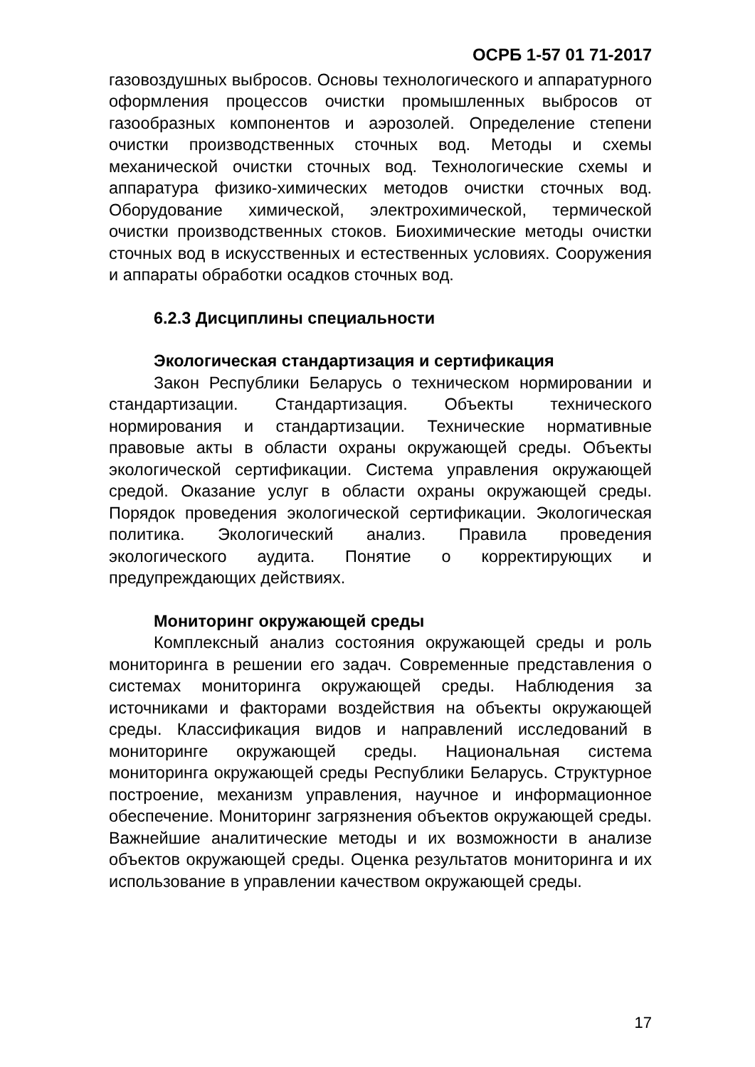ОСРБ 1-57 01 71-2017
газовоздушных выбросов. Основы технологического и аппаратурного оформления процессов очистки промышленных выбросов от газообразных компонентов и аэрозолей. Определение степени очистки производственных сточных вод. Методы и схемы механической очистки сточных вод. Технологические схемы и аппаратура физико-химических методов очистки сточных вод. Оборудование химической, электрохимической, термической очистки производственных стоков. Биохимические методы очистки сточных вод в искусственных и естественных условиях. Сооружения и аппараты обработки осадков сточных вод.
6.2.3 Дисциплины специальности
Экологическая стандартизация и сертификация
Закон Республики Беларусь о техническом нормировании и стандартизации. Стандартизация. Объекты технического нормирования и стандартизации. Технические нормативные правовые акты в области охраны окружающей среды. Объекты экологической сертификации. Система управления окружающей средой. Оказание услуг в области охраны окружающей среды. Порядок проведения экологической сертификации. Экологическая политика. Экологический анализ. Правила проведения экологического аудита. Понятие о корректирующих и предупреждающих действиях.
Мониторинг окружающей среды
Комплексный анализ состояния окружающей среды и роль мониторинга в решении его задач. Современные представления о системах мониторинга окружающей среды. Наблюдения за источниками и факторами воздействия на объекты окружающей среды. Классификация видов и направлений исследований в мониторинге окружающей среды. Национальная система мониторинга окружающей среды Республики Беларусь. Структурное построение, механизм управления, научное и информационное обеспечение. Мониторинг загрязнения объектов окружающей среды. Важнейшие аналитические методы и их возможности в анализе объектов окружающей среды. Оценка результатов мониторинга и их использование в управлении качеством окружающей среды.
17